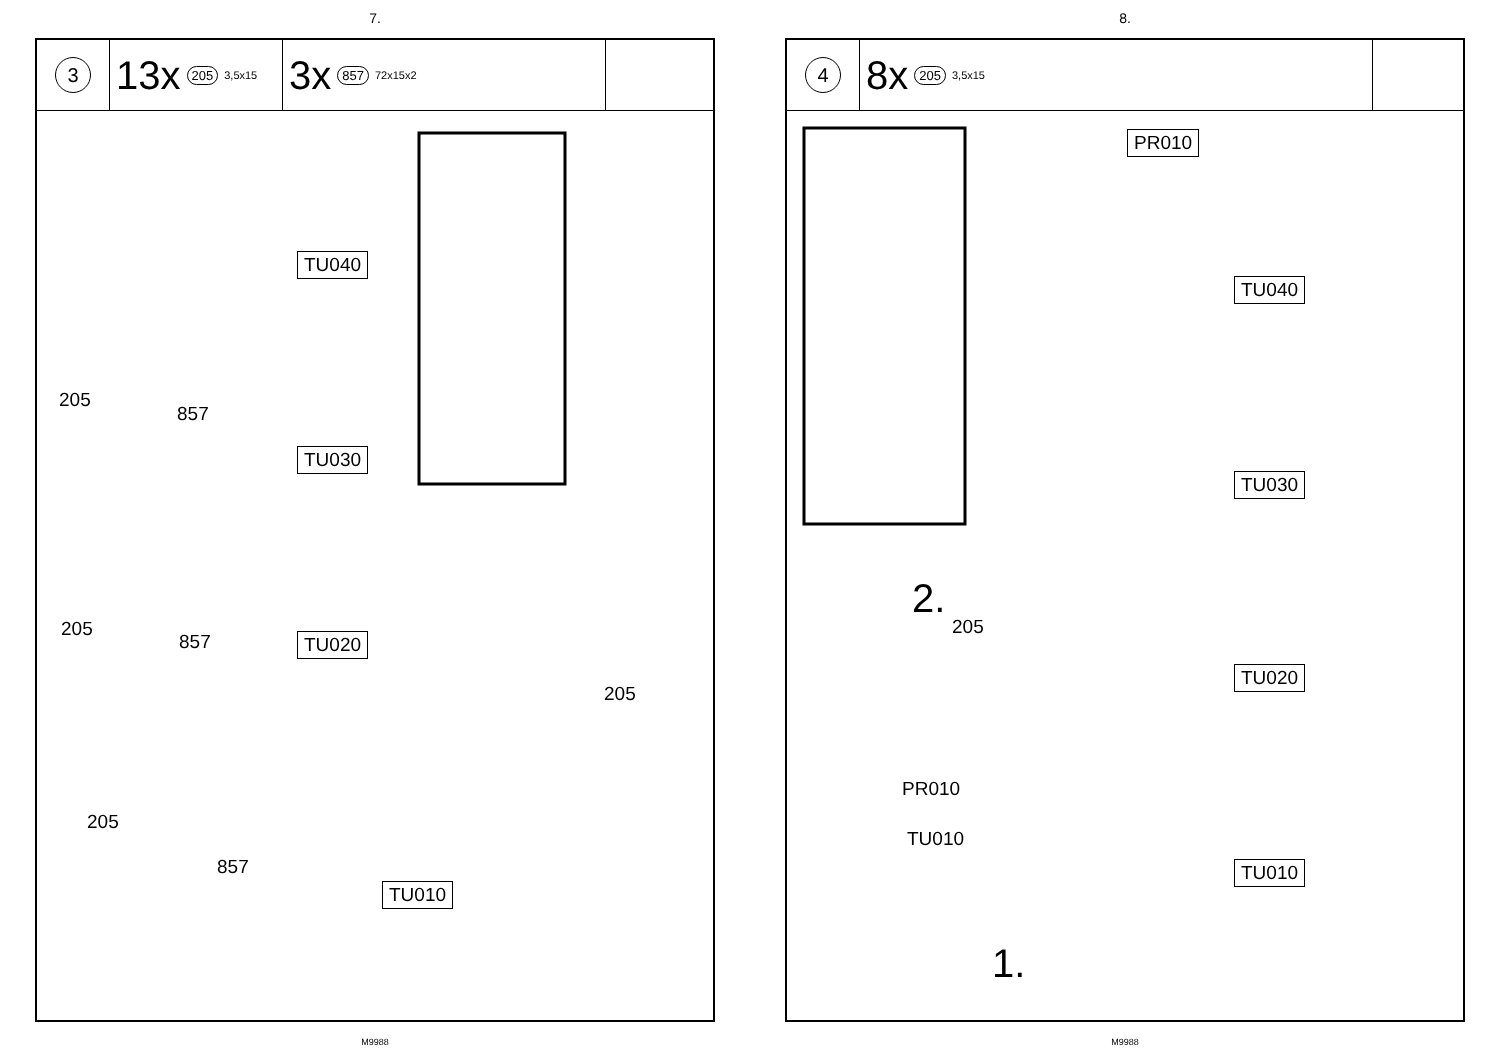7.
3
13x 205 3,5x15
3x 857 72x15x2
TU040
TU030
TU020
TU010
205
857
205
857
205
857
205
M9988
8.
4
8x 205 3,5x15
PR010
TU040
TU030
TU020
TU010
2.
205
PR010
TU010
1.
M9988